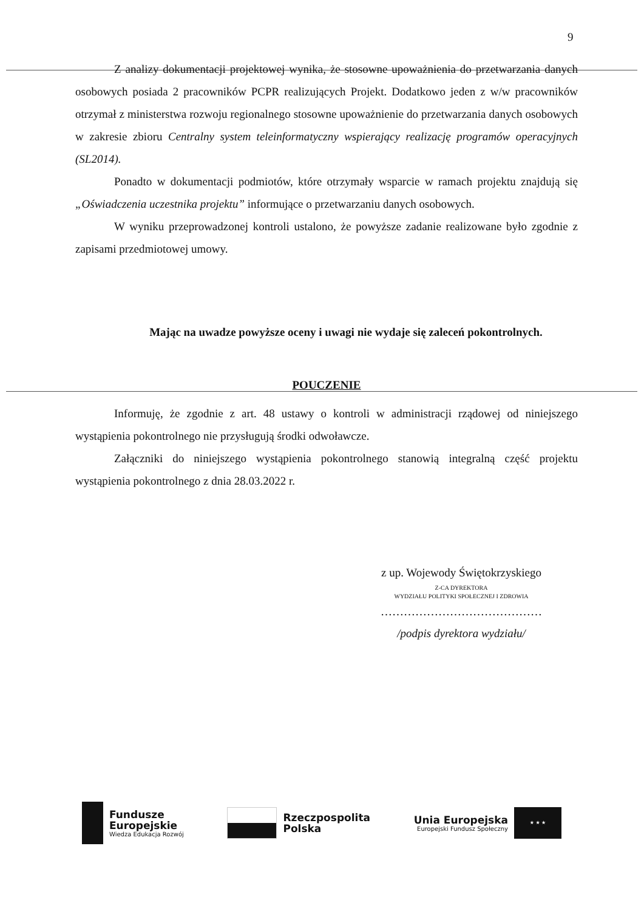9
Z analizy dokumentacji projektowej wynika, że stosowne upoważnienia do przetwarzania danych osobowych posiada 2 pracowników PCPR realizujących Projekt. Dodatkowo jeden z w/w pracowników otrzymał z ministerstwa rozwoju regionalnego stosowne upoważnienie do przetwarzania danych osobowych w zakresie zbioru Centralny system teleinformatyczny wspierający realizację programów operacyjnych (SL2014).
Ponadto w dokumentacji podmiotów, które otrzymały wsparcie w ramach projektu znajdują się „Oświadczenia uczestnika projektu” informujące o przetwarzaniu danych osobowych.
W wyniku przeprowadzonej kontroli ustalono, że powyższe zadanie realizowane było zgodnie z zapisami przedmiotowej umowy.
Mając na uwadze powyższe oceny i uwagi nie wydaje się zaleceń pokontrolnych.
POUCZENIE
Informuję, że zgodnie z art. 48 ustawy o kontroli w administracji rządowej od niniejszego wystąpienia pokontrolnego nie przysługują środki odwoławcze.
Załączniki do niniejszego wystąpienia pokontrolnego stanowią integralną część projektu wystąpienia pokontrolnego z dnia 28.03.2022 r.
z up. Wojewody Świętokrzyskiego
Z-CA DYREKTORA
WYDZIAŁU POLITYKI SPOŁECZNEJ I ZDROWIA
……………………………………
/podpis dyrektora wydziału/
Fundusze
Europejskie
Wiedza Edukacja Rozwój
Rzeczpospolita
Polska
Unia Europejska
Europejski Fundusz Społeczny
★ ★ ★